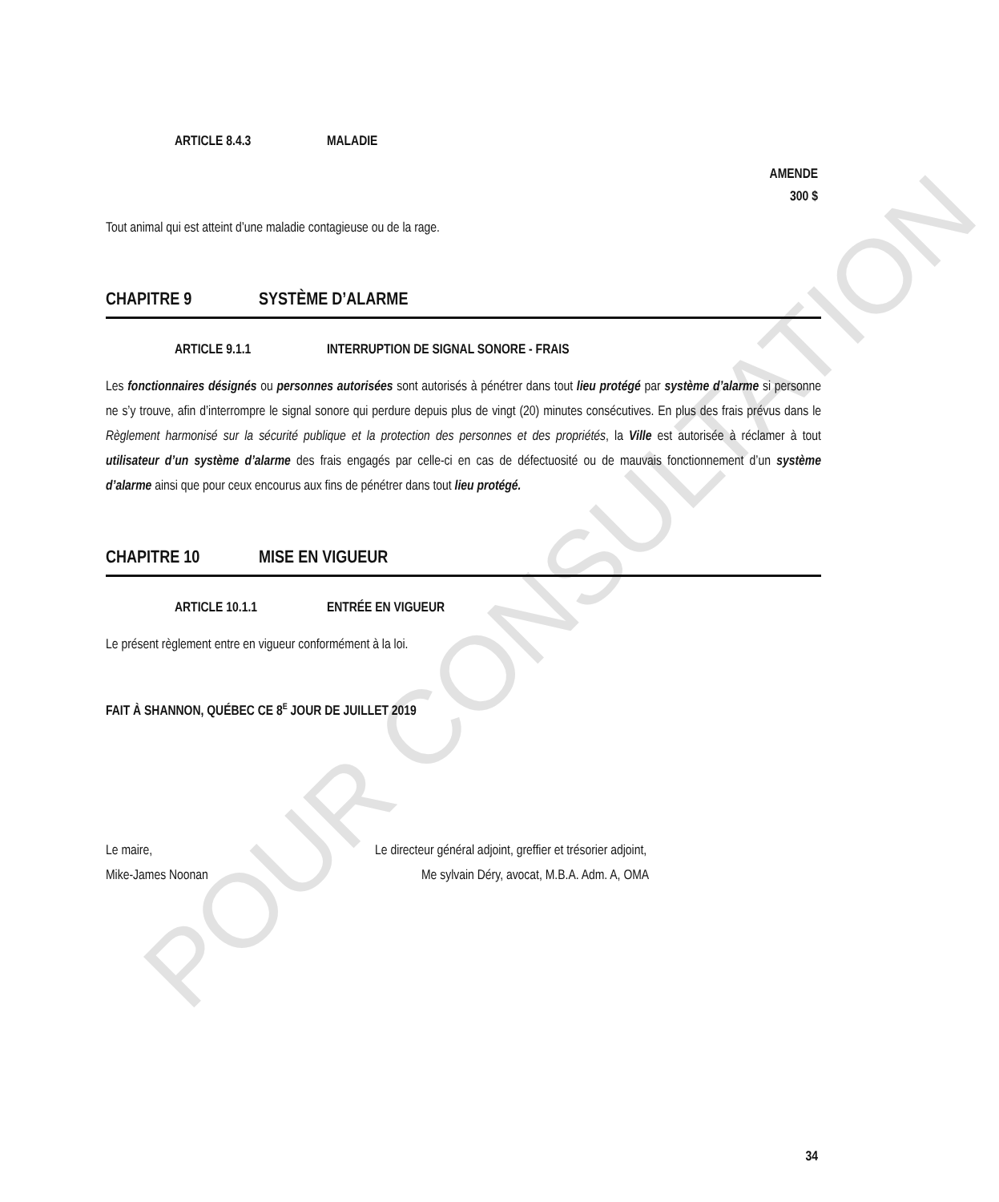POUR CONSULTATION
ARTICLE 8.4.3 MALADIE
AMENDE
300 $
Tout animal qui est atteint d’une maladie contagieuse ou de la rage.
CHAPITRE 9 SYSTÈME D’ALARME
ARTICLE 9.1.1 INTERRUPTION DE SIGNAL SONORE - FRAIS
Les fonctionnaires désignés ou personnes autorisées sont autorisés à pénétrer dans tout lieu protégé par système d’alarme si personne ne s’y trouve, afin d’interrompre le signal sonore qui perdure depuis plus de vingt (20) minutes consécutives. En plus des frais prévus dans le Règlement harmonisé sur la sécurité publique et la protection des personnes et des propriétés, la Ville est autorisée à réclamer à tout utilisateur d’un système d’alarme des frais engagés par celle-ci en cas de défectuosité ou de mauvais fonctionnement d’un système d’alarme ainsi que pour ceux encourus aux fins de pénétrer dans tout lieu protégé.
CHAPITRE 10 MISE EN VIGUEUR
ARTICLE 10.1.1 ENTRÉE EN VIGUEUR
Le présent règlement entre en vigueur conformément à la loi.
FAIT À SHANNON, QUÉBEC CE 8<sup>E</sup> JOUR DE JUILLET 2019
Le maire,
Mike-James Noonan
Le directeur général adjoint, greffier et trésorier adjoint,
Me sylvain Déry, avocat, M.B.A. Adm. A, OMA
34